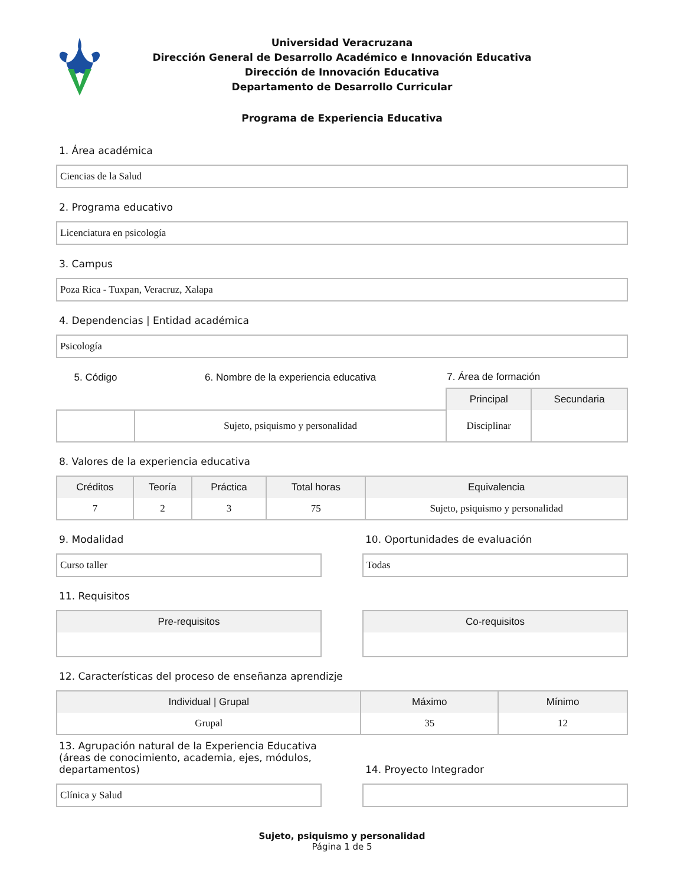Universidad Veracruzana
Dirección General de Desarrollo Académico e Innovación Educativa
Dirección de Innovación Educativa
Departamento de Desarrollo Curricular
Programa de Experiencia Educativa
1. Área académica
Ciencias de la Salud
2. Programa educativo
Licenciatura en psicología
3. Campus
Poza Rica - Tuxpan, Veracruz, Xalapa
4. Dependencias | Entidad académica
Psicología
| 5. Código | 6. Nombre de la experiencia educativa | 7. Área de formación | |
| --- | --- | --- | --- |
| | | Principal | Secundaria |
| | Sujeto, psiquismo y personalidad | Disciplinar | |
8. Valores de la experiencia educativa
| Créditos | Teoría | Práctica | Total horas | Equivalencia |
| --- | --- | --- | --- | --- |
| 7 | 2 | 3 | 75 | Sujeto, psiquismo y personalidad |
9. Modalidad
Curso taller
10. Oportunidades de evaluación
Todas
11. Requisitos
| Pre-requisitos |
| --- |
| Co-requisitos |
| --- |
12. Características del proceso de enseñanza aprendizje
| Individual / Grupal | Máximo | Mínimo |
| --- | --- | --- |
| Grupal | 35 | 12 |
13. Agrupación natural de la Experiencia Educativa (áreas de conocimiento, academia, ejes, módulos, departamentos)
Clínica y Salud
14. Proyecto Integrador
Sujeto, psiquismo y personalidad
Página 1 de 5